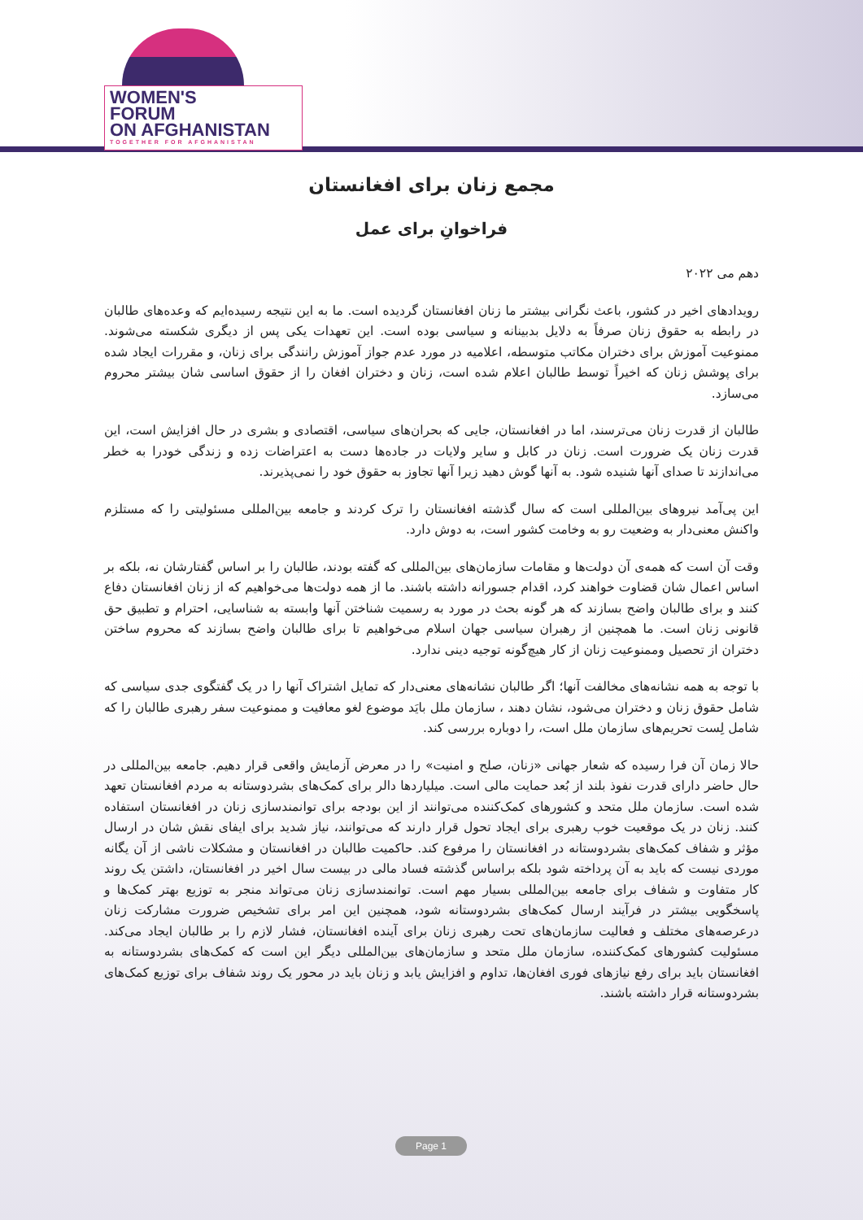WOMEN'S
FORUM
ON AFGHANISTAN
TOGETHER FOR AFGHANISTAN
مجمع زنان برای افغانستان
فراخوانِ برای عمل
دهم می ۲۰۲۲
رویدادهای اخیر در کشور، باعث نگرانی بیشتر ما زنان افغانستان گردیده است. ما به این نتیجه رسیده‌ایم که وعده‌های طالبان در رابطه به حقوق زنان صرفاً به دلایل بدبینانه و سیاسی بوده است. این تعهدات یکی پس از دیگری شکسته می‌شوند. ممنوعیت آموزش برای دختران مکاتب متوسطه، اعلامیه در مورد عدم جواز آموزش رانندگی برای زنان، و مقررات ایجاد شده برای پوشش زنان که اخیراً توسط طالبان اعلام شده است، زنان و دختران افغان را از حقوق اساسی شان بیشتر محروم می‌سازد.
طالبان از قدرت زنان می‌ترسند، اما در افغانستان، جایی که بحران‌های سیاسی، اقتصادی و بشری در حال افزایش است، این قدرت زنان یک ضرورت است. زنان در کابل و سایر ولایات در جاده‌ها دست به اعتراضات زده و زندگی خودرا به خطر می‌اندازند تا صدای آنها شنیده شود. به آنها گوش دهید زیرا آنها تجاوز به حقوق خود را نمی‌پذیرند.
این پی‌آمد نیروهای بین‌المللی است که سال گذشته افغانستان را ترک کردند و جامعه بین‌المللی مسئولیتی را که مستلزم واکنش معنی‌دار به وضعیت رو به وخامت کشور است، به دوش دارد.
وقت آن است که همه‌ی آن دولت‌ها و مقامات سازمان‌های بین‌المللی که گفته بودند، طالبان را بر اساس گفتارشان نه، بلکه بر اساس اعمال شان قضاوت خواهند کرد، اقدام جسورانه داشته باشند. ما از همه دولت‌ها می‌خواهیم که از زنان افغانستان دفاع کنند و برای طالبان واضح بسازند که هر گونه بحث در مورد به رسمیت شناختن آنها وابسته به شناسایی، احترام و تطبیق حق قانونی زنان است. ما همچنین از رهبران سیاسی جهان اسلام می‌خواهیم تا برای طالبان واضح بسازند که محروم ساختن دختران از تحصیل وممنوعیت زنان از کار هیچ‌گونه توجیه دینی ندارد.
با توجه به همه نشانه‌های مخالفت آنها؛ اگر طالبان نشانه‌های معنی‌دار که تمایل اشتراک آنها را در یک گفتگوی جدی سیاسی که شامل حقوق زنان و دختران می‌شود، نشان دهند ، سازمان ملل بایَد موضوع لغو معافیت و ممنوعیت سفر رهبری طالبان را که شامل لِست تحریم‌های سازمان ملل است، را دوباره بررسی کند.
حالا زمان آن فرا رسیده که شعار جهانی «زنان، صلح و امنیت» را در معرض آزمایش واقعی قرار دهیم. جامعه بین‌المللی در حال حاضر دارای قدرت نفوذ بلند از بُعد حمایت مالی است. میلیاردها دالر برای کمک‌های بشردوستانه به مردم افغانستان تعهد شده است. سازمان ملل متحد و کشورهای کمک‌کننده می‌توانند از این بودجه برای توانمندسازی زنان در افغانستان استفاده کنند. زنان در یک موقعیت خوب رهبری برای ایجاد تحول قرار دارند که می‌توانند، نیاز شدید برای ایفای نقش شان در ارسال مؤثر و شفاف کمک‌های بشردوستانه در افغانستان را مرفوع کند. حاکمیت طالبان در افغانستان و مشکلات ناشی از آن یگانه موردی نیست که باید به آن پرداخته شود بلکه براساس گذشته فساد مالی در بیست سال اخیر در افغانستان، داشتن یک روند کار متفاوت و شفاف برای جامعه بین‌المللی بسیار مهم است. توانمندسازی زنان می‌تواند منجر به توزیع بهتر کمک‌ها و پاسخگویی بیشتر در فرآیند ارسال کمک‌های بشردوستانه شود، همچنین این امر برای تشخیص ضرورت مشارکت زنان درعرصه‌های مختلف و فعالیت سازمان‌های تحت رهبری زنان برای آینده افغانستان، فشار لازم را بر طالبان ایجاد می‌کند. مسئولیت کشورهای کمک‌کننده، سازمان ملل متحد و سازمان‌های بین‌المللی دیگر این است که کمک‌های بشردوستانه به افغانستان باید برای رفع نیازهای فوری افغان‌ها، تداوم و افزایش یابد و زنان باید در محور یک روند شفاف برای توزیع کمک‌های بشردوستانه قرار داشته باشند.
Page 1